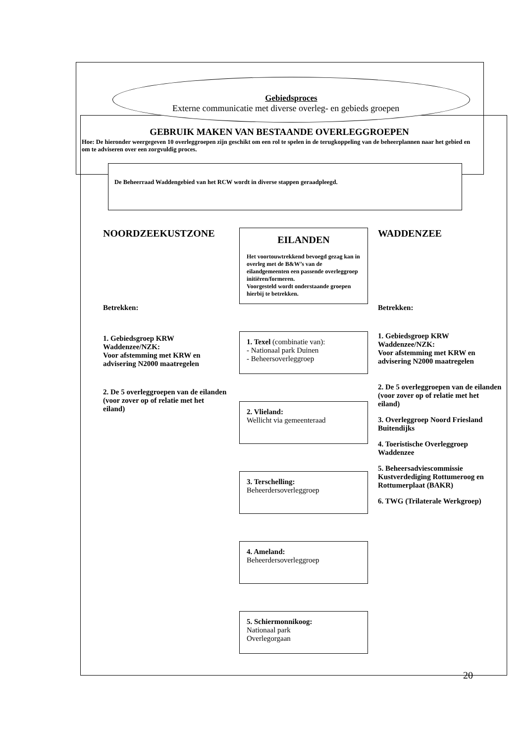Gebiedsproces
Externe communicatie met diverse overleg- en gebieds groepen
GEBRUIK MAKEN VAN BESTAANDE OVERLEGGROEPEN
Hoe: De hieronder weergegeven 10 overleggroepen zijn geschikt om een rol te spelen in de terugkoppeling van de beheerplannen naar het gebied en om te adviseren over een zorgvuldig proces.
De Beheerraad Waddengebied van het RCW wordt in diverse stappen geraadpleegd.
NOORDZEEKUSTZONE
Betrekken:
1. Gebiedsgroep KRW Waddenzee/NZK:
Voor afstemming met KRW en advisering N2000 maatregelen
2. De 5 overleggroepen van de eilanden (voor zover op of relatie met het eiland)
EILANDEN
Het voortouwtrekkend bevoegd gezag kan in overleg met de B&W’s van de eilandgemeenten een passende overleggroep initiëren/formeren.
Voorgesteld wordt onderstaande groepen hierbij te betrekken.
1. Texel (combinatie van):
- Nationaal park Duinen
- Beheersoverleggroep
2. Vlieland:
Wellicht via gemeenteraad
3. Terschelling:
Beheerdersoverleggroep
4. Ameland:
Beheerdersoverleggroep
5. Schiermonnikoog:
Nationaal park
Overlegorgaan
WADDENZEE
Betrekken:
1. Gebiedsgroep KRW Waddenzee/NZK:
Voor afstemming met KRW en advisering N2000 maatregelen
2. De 5 overleggroepen van de eilanden (voor zover op of relatie met het eiland)
3. Overleggroep Noord Friesland Buitendijks
4. Toeristische Overleggroep Waddenzee
5. Beheersadviescommissie Kustverdediging Rottumeroog en Rottumerplaat (BAKR)
6. TWG (Trilaterale Werkgroep)
20